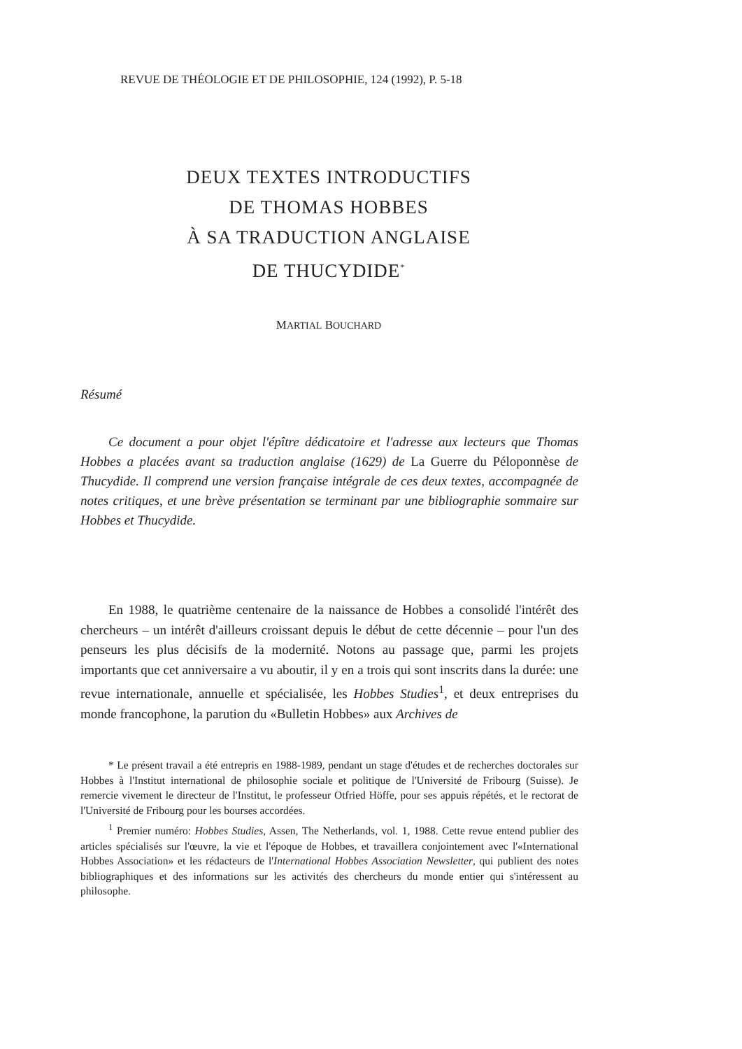REVUE DE THÉOLOGIE ET DE PHILOSOPHIE, 124 (1992), P. 5-18
DEUX TEXTES INTRODUCTIFS
DE THOMAS HOBBES
À SA TRADUCTION ANGLAISE
DE THUCYDIDE<sup>*</sup>
MARTIAL BOUCHARD
Résumé
Ce document a pour objet l'épître dédicatoire et l'adresse aux lecteurs que Thomas Hobbes a placées avant sa traduction anglaise (1629) de La Guerre du Péloponnèse de Thucydide. Il comprend une version française intégrale de ces deux textes, accompagnée de notes critiques, et une brève présentation se terminant par une bibliographie sommaire sur Hobbes et Thucydide.
En 1988, le quatrième centenaire de la naissance de Hobbes a consolidé l'intérêt des chercheurs – un intérêt d'ailleurs croissant depuis le début de cette décennie – pour l'un des penseurs les plus décisifs de la modernité. Notons au passage que, parmi les projets importants que cet anniversaire a vu aboutir, il y en a trois qui sont inscrits dans la durée: une revue internationale, annuelle et spécialisée, les Hobbes Studies<sup>1</sup>, et deux entreprises du monde francophone, la parution du «Bulletin Hobbes» aux Archives de
* Le présent travail a été entrepris en 1988-1989, pendant un stage d'études et de recherches doctorales sur Hobbes à l'Institut international de philosophie sociale et politique de l'Université de Fribourg (Suisse). Je remercie vivement le directeur de l'Institut, le professeur Otfried Höffe, pour ses appuis répétés, et le rectorat de l'Université de Fribourg pour les bourses accordées.
<sup>1</sup> Premier numéro: Hobbes Studies, Assen, The Netherlands, vol. 1, 1988. Cette revue entend publier des articles spécialisés sur l'œuvre, la vie et l'époque de Hobbes, et travaillera conjointement avec l'«International Hobbes Association» et les rédacteurs de l'International Hobbes Association Newsletter, qui publient des notes bibliographiques et des informations sur les activités des chercheurs du monde entier qui s'intéressent au philosophe.